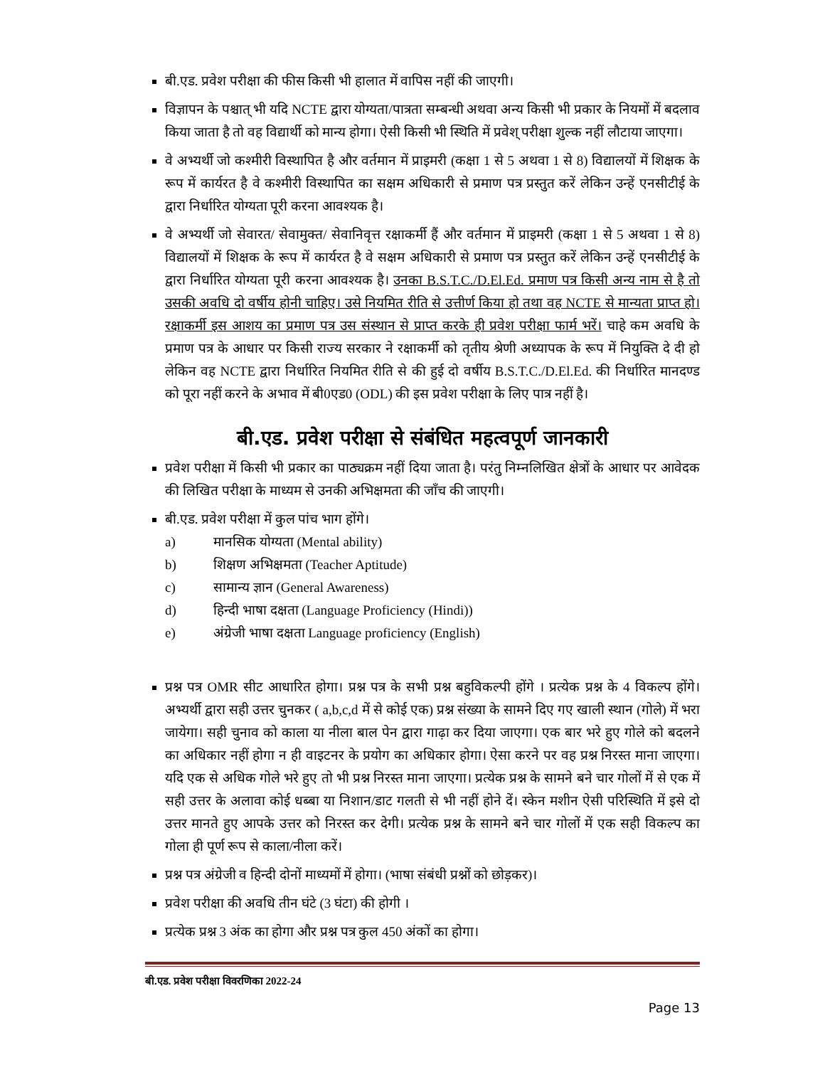बी.एड. प्रवेश परीक्षा की फीस किसी भी हालात में वापिस नहीं की जाएगी।
विज्ञापन के पश्चात् भी यदि NCTE द्वारा योग्यता/पात्रता सम्बन्धी अथवा अन्य किसी भी प्रकार के नियमों में बदलाव किया जाता है तो वह विद्यार्थी को मान्य होगा। ऐसी किसी भी स्थिति में प्रवेश् परीक्षा शुल्क नहीं लौटाया जाएगा।
वे अभ्यर्थी जो कश्मीरी विस्थापित है और वर्तमान में प्राइमरी (कक्षा 1 से 5 अथवा 1 से 8) विद्यालयों में शिक्षक के रूप में कार्यरत है वे कश्मीरी विस्थापित का सक्षम अधिकारी से प्रमाण पत्र प्रस्तुत करें लेकिन उन्हें एनसीटीई के द्वारा निर्धारित योग्यता पूरी करना आवश्यक है।
वे अभ्यर्थी जो सेवारत/ सेवामुक्त/ सेवानिवृत्त रक्षाकर्मी हैं और वर्तमान में प्राइमरी (कक्षा 1 से 5 अथवा 1 से 8) विद्यालयों में शिक्षक के रूप में कार्यरत है वे सक्षम अधिकारी से प्रमाण पत्र प्रस्तुत करें लेकिन उन्हें एनसीटीई के द्वारा निर्धारित योग्यता पूरी करना आवश्यक है। उनका B.S.T.C./D.El.Ed. प्रमाण पत्र किसी अन्य नाम से है तो उसकी अवधि दो वर्षीय होनी चाहिए। उसे नियमित रीति से उत्तीर्ण किया हो तथा वह NCTE से मान्यता प्राप्त हो। रक्षाकर्मी इस आशय का प्रमाण पत्र उस संस्थान से प्राप्त करके ही प्रवेश परीक्षा फार्म भरें। चाहे कम अवधि के प्रमाण पत्र के आधार पर किसी राज्य सरकार ने रक्षाकर्मी को तृतीय श्रेणी अध्यापक के रूप में नियुक्ति दे दी हो लेकिन वह NCTE द्वारा निर्धारित नियमित रीति से की हुई दो वर्षीय B.S.T.C./D.El.Ed. की निर्धारित मानदण्ड को पूरा नहीं करने के अभाव में बी0एड0 (ODL) की इस प्रवेश परीक्षा के लिए पात्र नहीं है।
बी.एड. प्रवेश परीक्षा से संबंधित महत्वपूर्ण जानकारी
प्रवेश परीक्षा में किसी भी प्रकार का पाठ्यक्रम नहीं दिया जाता है। परंतु निम्नलिखित क्षेत्रों के आधार पर आवेदक की लिखित परीक्षा के माध्यम से उनकी अभिक्षमता की जाँच की जाएगी।
बी.एड. प्रवेश परीक्षा में कुल पांच भाग होंगे।
a) मानसिक योग्यता (Mental ability)
b) शिक्षण अभिक्षमता (Teacher Aptitude)
c) सामान्य ज्ञान (General Awareness)
d) हिन्दी भाषा दक्षता (Language Proficiency (Hindi))
e) अंग्रेजी भाषा दक्षता Language proficiency (English)
प्रश्न पत्र OMR सीट आधारित होगा। प्रश्न पत्र के सभी प्रश्न बहुविकल्पी होंगे । प्रत्येक प्रश्न के 4 विकल्प होंगे। अभ्यर्थी द्वारा सही उत्तर चुनकर ( a,b,c,d में से कोई एक) प्रश्न संख्या के सामने दिए गए खाली स्थान (गोले) में भरा जायेगा। सही चुनाव को काला या नीला बाल पेन द्वारा गाढ़ा कर दिया जाएगा। एक बार भरे हुए गोले को बदलने का अधिकार नहीं होगा न ही वाइटनर के प्रयोग का अधिकार होगा। ऐसा करने पर वह प्रश्न निरस्त माना जाएगा। यदि एक से अधिक गोले भरे हुए तो भी प्रश्न निरस्त माना जाएगा। प्रत्येक प्रश्न के सामने बने चार गोलों में से एक में सही उत्तर के अलावा कोई धब्बा या निशान/डाट गलती से भी नहीं होने दें। स्केन मशीन ऐसी परिस्थिति में इसे दो उत्तर मानते हुए आपके उत्तर को निरस्त कर देगी। प्रत्येक प्रश्न के सामने बने चार गोलों में एक सही विकल्प का गोला ही पूर्ण रूप से काला/नीला करें।
प्रश्न पत्र अंग्रेजी व हिन्दी दोनों माध्यमों में होगा। (भाषा संबंधी प्रश्नों को छोड़कर)।
प्रवेश परीक्षा की अवधि तीन घंटे (3 घंटा) की होगी ।
प्रत्येक प्रश्न 3 अंक का होगा और प्रश्न पत्र कुल 450 अंकों का होगा।
बी.एड. प्रवेश परीक्षा विवरणिका 2022-24
Page 13